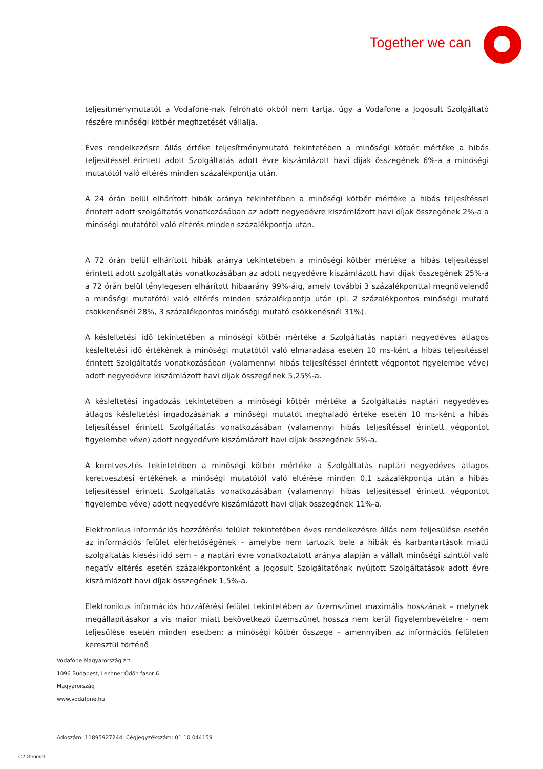Together we can
teljesítménymutatót a Vodafone-nak felróható okból nem tartja, úgy a Vodafone a Jogosult Szolgáltató részére minőségi kötbér megfizetését vállalja.
Éves rendelkezésre állás értéke teljesítménymutató tekintetében a minőségi kötbér mértéke a hibás teljesítéssel érintett adott Szolgáltatás adott évre kiszámlázott havi díjak összegének 6%-a a minőségi mutatótól való eltérés minden százalékpontja után.
A 24 órán belül elhárított hibák aránya tekintetében a minőségi kötbér mértéke a hibás teljesítéssel érintett adott szolgáltatás vonatkozásában az adott negyedévre kiszámlázott havi díjak összegének 2%-a a minőségi mutatótól való eltérés minden százalékpontja után.
A 72 órán belül elhárított hibák aránya tekintetében a minőségi kötbér mértéke a hibás teljesítéssel érintett adott szolgáltatás vonatkozásában az adott negyedévre kiszámlázott havi díjak összegének 25%-a a 72 órán belül ténylegesen elhárított hibaarány 99%-áig, amely további 3 százalékponttal megnövelendő a minőségi mutatótól való eltérés minden százalékpontja után (pl. 2 százalékpontos minőségi mutató csökkenésnél 28%, 3 százalékpontos minőségi mutató csökkenésnél 31%).
A késleltetési idő tekintetében a minőségi kötbér mértéke a Szolgáltatás naptári negyedéves átlagos késleltetési idő értékének a minőségi mutatótól való elmaradása esetén 10 ms-ként a hibás teljesítéssel érintett Szolgáltatás vonatkozásában (valamennyi hibás teljesítéssel érintett végpontot figyelembe véve) adott negyedévre kiszámlázott havi díjak összegének 5,25%-a.
A késleltetési ingadozás tekintetében a minőségi kötbér mértéke a Szolgáltatás naptári negyedéves átlagos késleltetési ingadozásának a minőségi mutatót meghaladó értéke esetén 10 ms-ként a hibás teljesítéssel érintett Szolgáltatás vonatkozásában (valamennyi hibás teljesítéssel érintett végpontot figyelembe véve) adott negyedévre kiszámlázott havi díjak összegének 5%-a.
A keretvesztés tekintetében a minőségi kötbér mértéke a Szolgáltatás naptári negyedéves átlagos keretvesztési értékének a minőségi mutatótól való eltérése minden 0,1 százalékpontja után a hibás teljesítéssel érintett Szolgáltatás vonatkozásában (valamennyi hibás teljesítéssel érintett végpontot figyelembe véve) adott negyedévre kiszámlázott havi díjak összegének 11%-a.
Elektronikus információs hozzáférési felület tekintetében éves rendelkezésre állás nem teljesülése esetén az információs felület elérhetőségének – amelybe nem tartozik bele a hibák és karbantartások miatti szolgáltatás kiesési idő sem – a naptári évre vonatkoztatott aránya alapján a vállalt minőségi szinttől való negatív eltérés esetén százalékpontonként a Jogosult Szolgáltatónak nyújtott Szolgáltatások adott évre kiszámlázott havi díjak összegének 1,5%-a.
Elektronikus információs hozzáférési felület tekintetében az üzemszünet maximális hosszának – melynek megállapításakor a vis maior miatt bekövetkező üzemszünet hossza nem kerül figyelembevételre - nem teljesülése esetén minden esetben: a minőségi kötbér összege – amennyiben az információs felületen keresztül történő
Vodafone Magyarország zrt.
1096 Budapest, Lechner Ödön fasor 6.
Magyarország
www.vodafone.hu
Adószám: 11895927244; Cégjegyzékszám: 01 10 044159
C2 General